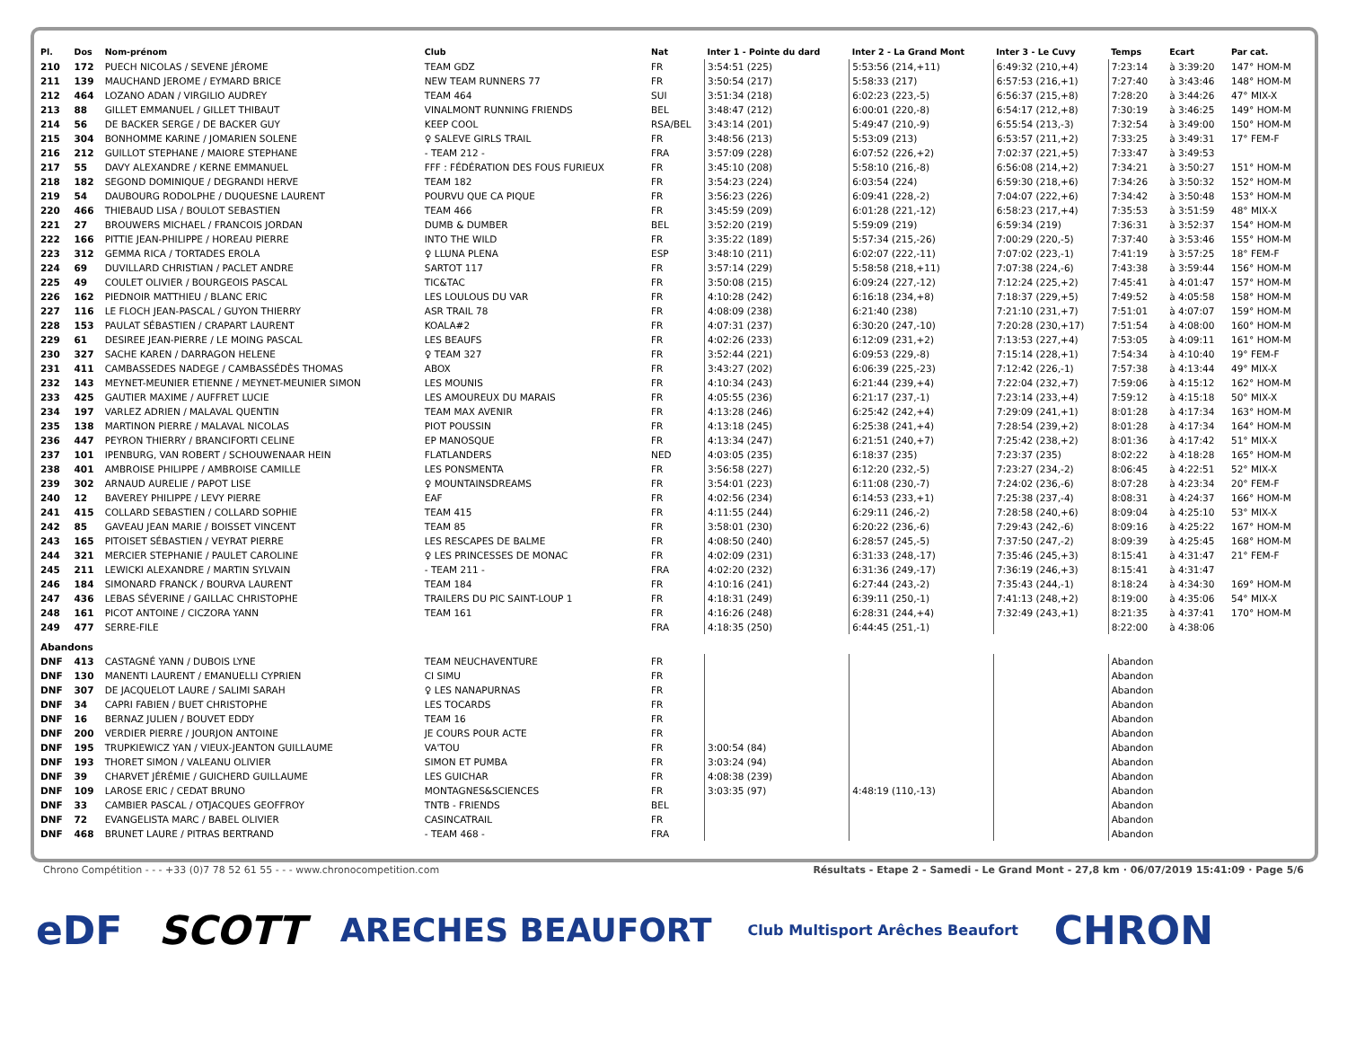| Pl. | Dos | Nom-prénom | Club | Nat | Inter 1 - Pointe du dard | Inter 2 - La Grand Mont | Inter 3 - Le Cuvy | Temps | Ecart | Par cat. |
| --- | --- | --- | --- | --- | --- | --- | --- | --- | --- | --- |
| 210 | 172 | PUECH NICOLAS / SEVENE JÉROME | TEAM GDZ | FR | 3:54:51 (225) | 5:53:56 (214,+11) | 6:49:32 (210,+4) | 7:23:14 | à 3:39:20 | 147° HOM-M |
| 211 | 139 | MAUCHAND JEROME / EYMARD BRICE | NEW TEAM RUNNERS 77 | FR | 3:50:54 (217) | 5:58:33 (217) | 6:57:53 (216,+1) | 7:27:40 | à 3:43:46 | 148° HOM-M |
| 212 | 464 | LOZANO ADAN / VIRGILIO AUDREY | TEAM 464 | SUI | 3:51:34 (218) | 6:02:23 (223,-5) | 6:56:37 (215,+8) | 7:28:20 | à 3:44:26 | 47° MIX-X |
| 213 | 88 | GILLET EMMANUEL / GILLET THIBAUT | VINALMONT RUNNING FRIENDS | BEL | 3:48:47 (212) | 6:00:01 (220,-8) | 6:54:17 (212,+8) | 7:30:19 | à 3:46:25 | 149° HOM-M |
| 214 | 56 | DE BACKER SERGE / DE BACKER GUY | KEEP COOL | RSA/BEL | 3:43:14 (201) | 5:49:47 (210,-9) | 6:55:54 (213,-3) | 7:32:54 | à 3:49:00 | 150° HOM-M |
| 215 | 304 | BONHOMME KARINE / JOMARIEN SOLENE | ♀ SALEVE GIRLS TRAIL | FR | 3:48:56 (213) | 5:53:09 (213) | 6:53:57 (211,+2) | 7:33:25 | à 3:49:31 | 17° FEM-F |
| 216 | 212 | GUILLOT STEPHANE / MAIORE STEPHANE | - TEAM 212 - | FRA | 3:57:09 (228) | 6:07:52 (226,+2) | 7:02:37 (221,+5) | 7:33:47 | à 3:49:53 | |
| 217 | 55 | DAVY ALEXANDRE / KERNE EMMANUEL | FFF : FÉDÉRATION DES FOUS FURIEUX | FR | 3:45:10 (208) | 5:58:10 (216,-8) | 6:56:08 (214,+2) | 7:34:21 | à 3:50:27 | 151° HOM-M |
| 218 | 182 | SEGOND DOMINIQUE / DEGRANDI HERVE | TEAM 182 | FR | 3:54:23 (224) | 6:03:54 (224) | 6:59:30 (218,+6) | 7:34:26 | à 3:50:32 | 152° HOM-M |
| 219 | 54 | DAUBOURG RODOLPHE / DUQUESNE LAURENT | POURVU QUE CA PIQUE | FR | 3:56:23 (226) | 6:09:41 (228,-2) | 7:04:07 (222,+6) | 7:34:42 | à 3:50:48 | 153° HOM-M |
| 220 | 466 | THIEBAUD LISA / BOULOT SEBASTIEN | TEAM 466 | FR | 3:45:59 (209) | 6:01:28 (221,-12) | 6:58:23 (217,+4) | 7:35:53 | à 3:51:59 | 48° MIX-X |
| 221 | 27 | BROUWERS MICHAEL / FRANCOIS JORDAN | DUMB & DUMBER | BEL | 3:52:20 (219) | 5:59:09 (219) | 6:59:34 (219) | 7:36:31 | à 3:52:37 | 154° HOM-M |
| 222 | 166 | PITTIE JEAN-PHILIPPE / HOREAU PIERRE | INTO THE WILD | FR | 3:35:22 (189) | 5:57:34 (215,-26) | 7:00:29 (220,-5) | 7:37:40 | à 3:53:46 | 155° HOM-M |
| 223 | 312 | GEMMA RICA / TORTADES EROLA | ♀ LLUNA PLENA | ESP | 3:48:10 (211) | 6:02:07 (222,-11) | 7:07:02 (223,-1) | 7:41:19 | à 3:57:25 | 18° FEM-F |
| 224 | 69 | DUVILLARD CHRISTIAN / PACLET ANDRE | SARTOT 117 | FR | 3:57:14 (229) | 5:58:58 (218,+11) | 7:07:38 (224,-6) | 7:43:38 | à 3:59:44 | 156° HOM-M |
| 225 | 49 | COULET OLIVIER / BOURGEOIS PASCAL | TIC&TAC | FR | 3:50:08 (215) | 6:09:24 (227,-12) | 7:12:24 (225,+2) | 7:45:41 | à 4:01:47 | 157° HOM-M |
| 226 | 162 | PIEDNOIR MATTHIEU / BLANC ERIC | LES LOULOUS DU VAR | FR | 4:10:28 (242) | 6:16:18 (234,+8) | 7:18:37 (229,+5) | 7:49:52 | à 4:05:58 | 158° HOM-M |
| 227 | 116 | LE FLOCH JEAN-PASCAL / GUYON THIERRY | ASR TRAIL 78 | FR | 4:08:09 (238) | 6:21:40 (238) | 7:21:10 (231,+7) | 7:51:01 | à 4:07:07 | 159° HOM-M |
| 228 | 153 | PAULAT SÉBASTIEN / CRAPART LAURENT | KOALA#2 | FR | 4:07:31 (237) | 6:30:20 (247,-10) | 7:20:28 (230,+17) | 7:51:54 | à 4:08:00 | 160° HOM-M |
| 229 | 61 | DESIREE JEAN-PIERRE / LE MOING PASCAL | LES BEAUFS | FR | 4:02:26 (233) | 6:12:09 (231,+2) | 7:13:53 (227,+4) | 7:53:05 | à 4:09:11 | 161° HOM-M |
| 230 | 327 | SACHE KAREN / DARRAGON HELENE | ♀ TEAM 327 | FR | 3:52:44 (221) | 6:09:53 (229,-8) | 7:15:14 (228,+1) | 7:54:34 | à 4:10:40 | 19° FEM-F |
| 231 | 411 | CAMBASSEDES NADEGE / CAMBASSÉDÈS THOMAS | ABOX | FR | 3:43:27 (202) | 6:06:39 (225,-23) | 7:12:42 (226,-1) | 7:57:38 | à 4:13:44 | 49° MIX-X |
| 232 | 143 | MEYNET-MEUNIER ETIENNE / MEYNET-MEUNIER SIMON | LES MOUNIS | FR | 4:10:34 (243) | 6:21:44 (239,+4) | 7:22:04 (232,+7) | 7:59:06 | à 4:15:12 | 162° HOM-M |
| 233 | 425 | GAUTIER MAXIME / AUFFRET LUCIE | LES AMOUREUX DU MARAIS | FR | 4:05:55 (236) | 6:21:17 (237,-1) | 7:23:14 (233,+4) | 7:59:12 | à 4:15:18 | 50° MIX-X |
| 234 | 197 | VARLEZ ADRIEN / MALAVAL QUENTIN | TEAM MAX AVENIR | FR | 4:13:28 (246) | 6:25:42 (242,+4) | 7:29:09 (241,+1) | 8:01:28 | à 4:17:34 | 163° HOM-M |
| 235 | 138 | MARTINON PIERRE / MALAVAL NICOLAS | PIOT POUSSIN | FR | 4:13:18 (245) | 6:25:38 (241,+4) | 7:28:54 (239,+2) | 8:01:28 | à 4:17:34 | 164° HOM-M |
| 236 | 447 | PEYRON THIERRY / BRANCIFORTI CELINE | EP MANOSQUE | FR | 4:13:34 (247) | 6:21:51 (240,+7) | 7:25:42 (238,+2) | 8:01:36 | à 4:17:42 | 51° MIX-X |
| 237 | 101 | IPENBURG, VAN ROBERT / SCHOUWENAAR HEIN | FLATLANDERS | NED | 4:03:05 (235) | 6:18:37 (235) | 7:23:37 (235) | 8:02:22 | à 4:18:28 | 165° HOM-M |
| 238 | 401 | AMBROISE PHILIPPE / AMBROISE CAMILLE | LES PONSMENTA | FR | 3:56:58 (227) | 6:12:20 (232,-5) | 7:23:27 (234,-2) | 8:06:45 | à 4:22:51 | 52° MIX-X |
| 239 | 302 | ARNAUD AURELIE / PAPOT LISE | ♀ MOUNTAINSDREAMS | FR | 3:54:01 (223) | 6:11:08 (230,-7) | 7:24:02 (236,-6) | 8:07:28 | à 4:23:34 | 20° FEM-F |
| 240 | 12 | BAVEREY PHILIPPE / LEVY PIERRE | EAF | FR | 4:02:56 (234) | 6:14:53 (233,+1) | 7:25:38 (237,-4) | 8:08:31 | à 4:24:37 | 166° HOM-M |
| 241 | 415 | COLLARD SEBASTIEN / COLLARD SOPHIE | TEAM 415 | FR | 4:11:55 (244) | 6:29:11 (246,-2) | 7:28:58 (240,+6) | 8:09:04 | à 4:25:10 | 53° MIX-X |
| 242 | 85 | GAVEAU JEAN MARIE / BOISSET VINCENT | TEAM 85 | FR | 3:58:01 (230) | 6:20:22 (236,-6) | 7:29:43 (242,-6) | 8:09:16 | à 4:25:22 | 167° HOM-M |
| 243 | 165 | PITOISET SÉBASTIEN / VEYRAT PIERRE | LES RESCAPES DE BALME | FR | 4:08:50 (240) | 6:28:57 (245,-5) | 7:37:50 (247,-2) | 8:09:39 | à 4:25:45 | 168° HOM-M |
| 244 | 321 | MERCIER STEPHANIE / PAULET CAROLINE | ♀ LES PRINCESSES DE MONAC | FR | 4:02:09 (231) | 6:31:33 (248,-17) | 7:35:46 (245,+3) | 8:15:41 | à 4:31:47 | 21° FEM-F |
| 245 | 211 | LEWICKI ALEXANDRE / MARTIN SYLVAIN | - TEAM 211 - | FRA | 4:02:20 (232) | 6:31:36 (249,-17) | 7:36:19 (246,+3) | 8:15:41 | à 4:31:47 | |
| 246 | 184 | SIMONARD FRANCK / BOURVA LAURENT | TEAM 184 | FR | 4:10:16 (241) | 6:27:44 (243,-2) | 7:35:43 (244,-1) | 8:18:24 | à 4:34:30 | 169° HOM-M |
| 247 | 436 | LEBAS SÉVERINE / GAILLAC CHRISTOPHE | TRAILERS DU PIC SAINT-LOUP 1 | FR | 4:18:31 (249) | 6:39:11 (250,-1) | 7:41:13 (248,+2) | 8:19:00 | à 4:35:06 | 54° MIX-X |
| 248 | 161 | PICOT ANTOINE / CICZORA YANN | TEAM 161 | FR | 4:16:26 (248) | 6:28:31 (244,+4) | 7:32:49 (243,+1) | 8:21:35 | à 4:37:41 | 170° HOM-M |
| 249 | 477 | SERRE-FILE | | FRA | 4:18:35 (250) | 6:44:45 (251,-1) | | 8:22:00 | à 4:38:06 | |
| Abandons | | | | | | | | | | |
| DNF | 413 | CASTAGNÉ YANN / DUBOIS LYNE | TEAM NEUCHAVENTURE | FR | | | | Abandon | | |
| DNF | 130 | MANENTI LAURENT / EMANUELLI CYPRIEN | CI SIMU | FR | | | | Abandon | | |
| DNF | 307 | DE JACQUELOT LAURE / SALIMI SARAH | ♀ LES NANAPURNAS | FR | | | | Abandon | | |
| DNF | 34 | CAPRI FABIEN / BUET CHRISTOPHE | LES TOCARDS | FR | | | | Abandon | | |
| DNF | 16 | BERNAZ JULIEN / BOUVET EDDY | TEAM 16 | FR | | | | Abandon | | |
| DNF | 200 | VERDIER PIERRE / JOURJON ANTOINE | JE COURS POUR ACTE | FR | | | | Abandon | | |
| DNF | 195 | TRUPKIEWICZ YAN / VIEUX-JEANTON GUILLAUME | VA'TOU | FR | 3:00:54 (84) | | | Abandon | | |
| DNF | 193 | THORET SIMON / VALEANU OLIVIER | SIMON ET PUMBA | FR | 3:03:24 (94) | | | Abandon | | |
| DNF | 39 | CHARVET JÉRÉMIE / GUICHERD GUILLAUME | LES GUICHAR | FR | 4:08:38 (239) | | | Abandon | | |
| DNF | 109 | LAROSE ERIC / CEDAT BRUNO | MONTAGNES&SCIENCES | FR | 3:03:35 (97) | 4:48:19 (110,-13) | | Abandon | | |
| DNF | 33 | CAMBIER PASCAL / OTJACQUES GEOFFROY | TNTB - FRIENDS | BEL | | | | Abandon | | |
| DNF | 72 | EVANGELISTA MARC / BABEL OLIVIER | CASINCATRAIL | FR | | | | Abandon | | |
| DNF | 468 | BRUNET LAURE / PITRAS BERTRAND | - TEAM 468 - | FRA | | | | Abandon | | |
Chrono Compétition - - - +33 (0)7 78 52 61 55 - - - www.chronocompetition.com Résultats - Etape 2 - Samedi - Le Grand Mont - 27,8 km · 06/07/2019 15:41:09 · Page 5/6
eDF SCOTT ARECHES BEAUFORT Club Multisport Arêches Beaufort CHRON